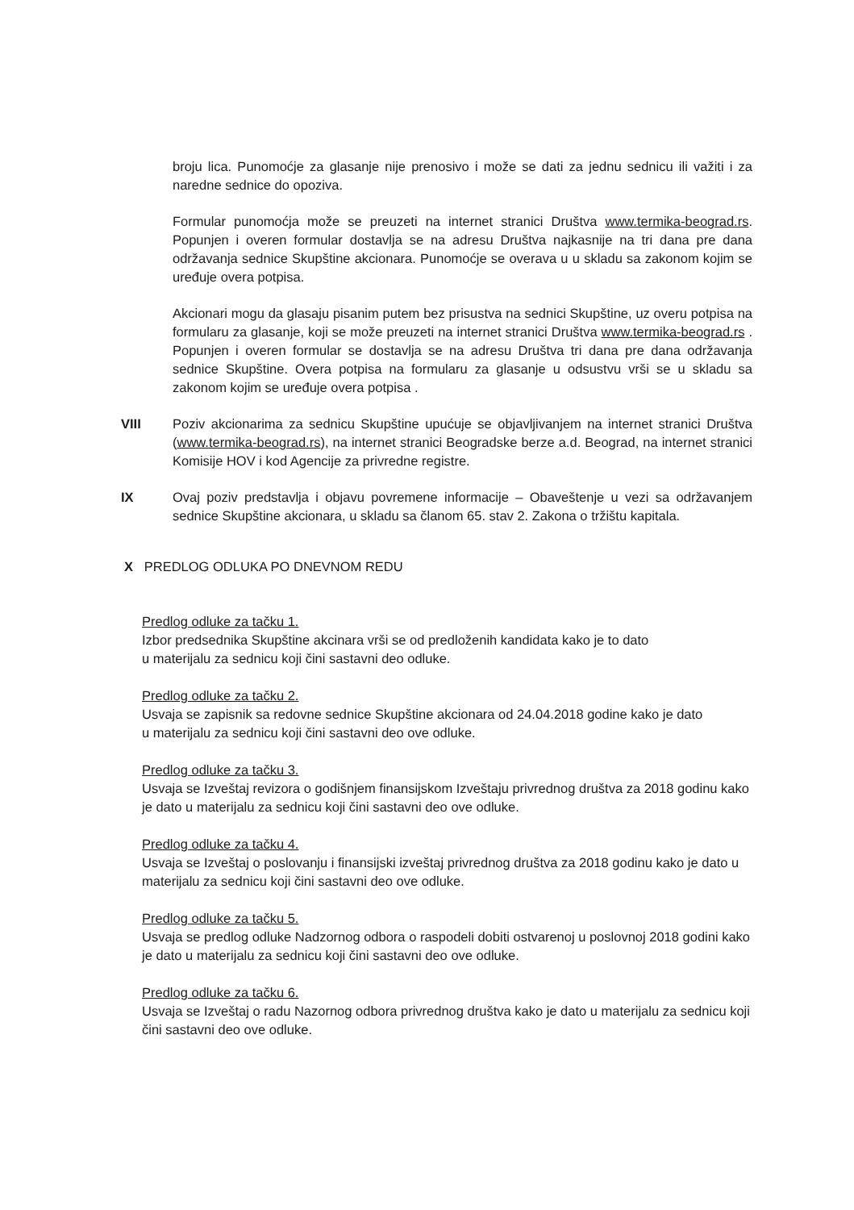broju lica. Punomoćje za glasanje nije prenosivo i može se dati za jednu sednicu ili važiti i za naredne sednice do opoziva.
Formular punomoćja može se preuzeti na internet stranici Društva www.termika-beograd.rs. Popunjen i overen formular dostavlja se na adresu Društva najkasnije na tri dana pre dana održavanja sednice Skupštine akcionara. Punomoćje se overava u u skladu sa zakonom kojim se uređuje overa potpisa.
Akcionari mogu da glasaju pisanim putem bez prisustva na sednici Skupštine, uz overu potpisa na formularu za glasanje, koji se može preuzeti na internet stranici Društva www.termika-beograd.rs . Popunjen i overen formular se dostavlja se na adresu Društva tri dana pre dana održavanja sednice Skupštine. Overa potpisa na formularu za glasanje u odsustvu vrši se u skladu sa zakonom kojim se uređuje overa potpisa .
VIII Poziv akcionarima za sednicu Skupštine upućuje se objavljivanjem na internet stranici Društva (www.termika-beograd.rs), na internet stranici Beogradske berze a.d. Beograd, na internet stranici Komisije HOV i kod Agencije za privredne registre.
IX Ovaj poziv predstavlja i objavu povremene informacije – Obaveštenje u vezi sa održavanjem sednice Skupštine akcionara, u skladu sa članom 65. stav 2. Zakona o tržištu kapitala.
X PREDLOG ODLUKA PO DNEVNOM REDU
Predlog odluke za tačku 1.
Izbor predsednika Skupštine akcinara vrši se od predloženih kandidata kako je to dato
u materijalu za sednicu koji čini sastavni deo odluke.
Predlog odluke za tačku 2.
Usvaja se zapisnik sa redovne sednice Skupštine akcionara od 24.04.2018 godine kako je dato
u materijalu za sednicu koji čini sastavni deo ove odluke.
Predlog odluke za tačku 3.
Usvaja se Izveštaj revizora o godišnjem finansijskom Izveštaju privrednog društva za 2018 godinu kako je dato u materijalu za sednicu koji čini sastavni deo ove odluke.
Predlog odluke za tačku 4.
Usvaja se Izveštaj o poslovanju i finansijski izveštaj privrednog društva za 2018 godinu kako je dato u materijalu za sednicu koji čini sastavni deo ove odluke.
Predlog odluke za tačku 5.
Usvaja se predlog odluke Nadzornog odbora o raspodeli dobiti ostvarenoj u poslovnoj 2018 godini kako je dato u materijalu za sednicu koji čini sastavni deo ove odluke.
Predlog odluke za tačku 6.
Usvaja se Izveštaj o radu Nazornog odbora privrednog društva kako je dato u materijalu za sednicu koji čini sastavni deo ove odluke.